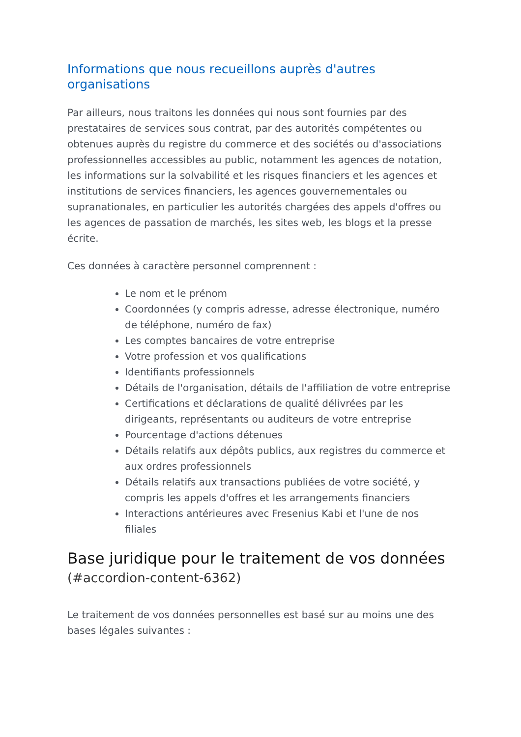Informations que nous recueillons auprès d'autres organisations
Par ailleurs, nous traitons les données qui nous sont fournies par des prestataires de services sous contrat, par des autorités compétentes ou obtenues auprès du registre du commerce et des sociétés ou d'associations professionnelles accessibles au public, notamment les agences de notation, les informations sur la solvabilité et les risques financiers et les agences et institutions de services financiers, les agences gouvernementales ou supranationales, en particulier les autorités chargées des appels d'offres ou les agences de passation de marchés, les sites web, les blogs et la presse écrite.
Ces données à caractère personnel comprennent :
Le nom et le prénom
Coordonnées (y compris adresse, adresse électronique, numéro de téléphone, numéro de fax)
Les comptes bancaires de votre entreprise
Votre profession et vos qualifications
Identifiants professionnels
Détails de l'organisation, détails de l'affiliation de votre entreprise
Certifications et déclarations de qualité délivrées par les dirigeants, représentants ou auditeurs de votre entreprise
Pourcentage d'actions détenues
Détails relatifs aux dépôts publics, aux registres du commerce et aux ordres professionnels
Détails relatifs aux transactions publiées de votre société, y compris les appels d'offres et les arrangements financiers
Interactions antérieures avec Fresenius Kabi et l'une de nos filiales
Base juridique pour le traitement de vos données (#accordion-content-6362)
Le traitement de vos données personnelles est basé sur au moins une des bases légales suivantes :